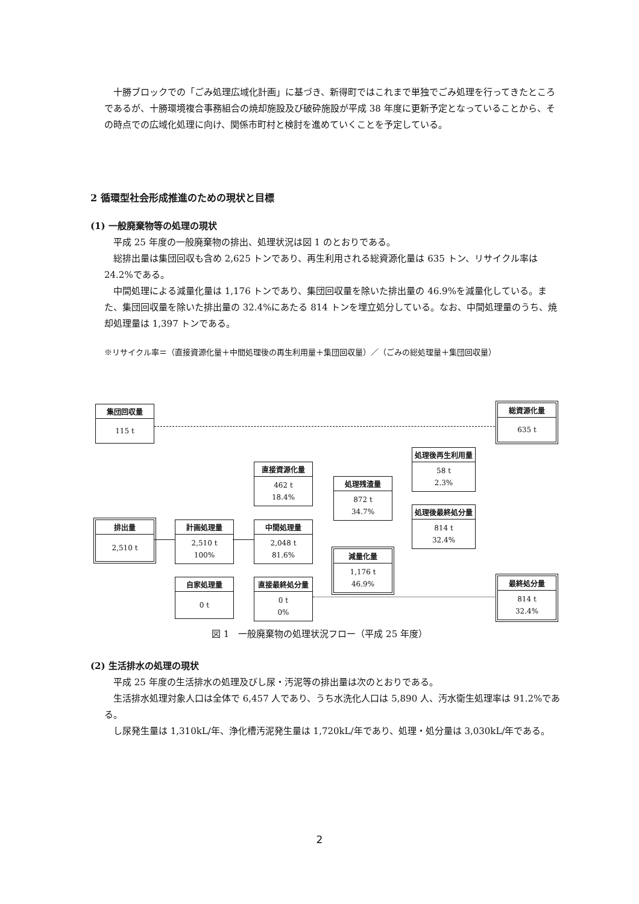十勝ブロックでの「ごみ処理広域化計画」に基づき、新得町ではこれまで単独でごみ処理を行ってきたところであるが、十勝環境複合事務組合の焼却施設及び破砕施設が平成 38 年度に更新予定となっていることから、その時点での広域化処理に向け、関係市町村と検討を進めていくことを予定している。
2 循環型社会形成推進のための現状と目標
(1) 一般廃棄物等の処理の現状
平成 25 年度の一般廃棄物の排出、処理状況は図 1 のとおりである。
総排出量は集団回収も含め 2,625 トンであり、再生利用される総資源化量は 635 トン、リサイクル率は 24.2%である。
中間処理による減量化量は 1,176 トンであり、集団回収量を除いた排出量の 46.9%を減量化している。また、集団回収量を除いた排出量の 32.4%にあたる 814 トンを埋立処分している。なお、中間処理量のうち、焼却処理量は 1,397 トンである。
※リサイクル率＝（直接資源化量＋中間処理後の再生利用量＋集団回収量）／（ごみの総処理量＋集団回収量）
集団回収量
115 t
総資源化量
635 t
直接資源化量
462 t
18.4%
処理後再生利用量
58 t
2.3%
処理残渣量
872 t
34.7%
排出量
2,510 t
計画処理量
2,510 t
100%
中間処理量
2,048 t
81.6%
処理後最終処分量
814 t
32.4%
減量化量
1,176 t
46.9%
自家処理量
0 t
直接最終処分量
0 t
0%
最終処分量
814 t
32.4%
図 1　一般廃棄物の処理状況フロー（平成 25 年度）
(2) 生活排水の処理の現状
平成 25 年度の生活排水の処理及びし尿・汚泥等の排出量は次のとおりである。
生活排水処理対象人口は全体で 6,457 人であり、うち水洗化人口は 5,890 人、汚水衛生処理率は 91.2%である。
し尿発生量は 1,310kL/年、浄化槽汚泥発生量は 1,720kL/年であり、処理・処分量は 3,030kL/年である。
2